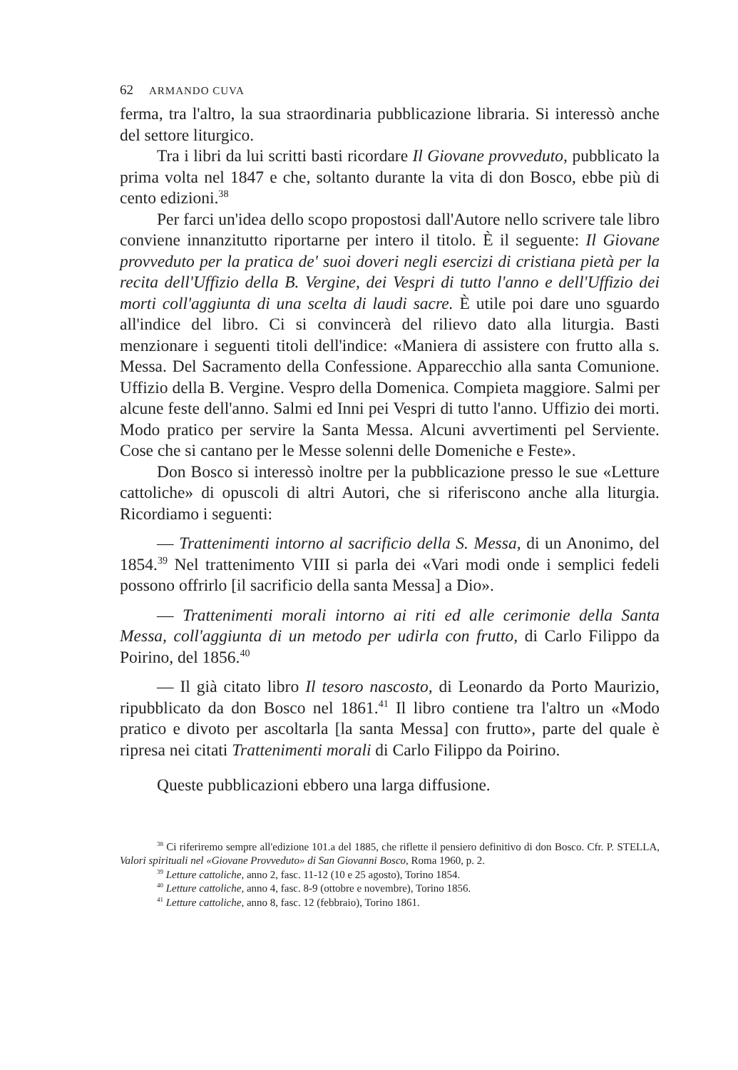62 ARMANDO CUVA
ferma, tra l'altro, la sua straordinaria pubblicazione libraria. Si interessò anche del settore liturgico.
Tra i libri da lui scritti basti ricordare Il Giovane provveduto, pubblicato la prima volta nel 1847 e che, soltanto durante la vita di don Bosco, ebbe più di cento edizioni.<sup>38</sup>
Per farci un'idea dello scopo propostosi dall'Autore nello scrivere tale libro conviene innanzitutto riportarne per intero il titolo. È il seguente: Il Giovane provveduto per la pratica de' suoi doveri negli esercizi di cristiana pietà per la recita dell'Uffizio della B. Vergine, dei Vespri di tutto l'anno e dell'Uffizio dei morti coll'aggiunta di una scelta di laudi sacre. È utile poi dare uno sguardo all'indice del libro. Ci si convincerà del rilievo dato alla liturgia. Basti menzionare i seguenti titoli dell'indice: «Maniera di assistere con frutto alla s. Messa. Del Sacramento della Confessione. Apparecchio alla santa Comunione. Uffizio della B. Vergine. Vespro della Domenica. Compieta maggiore. Salmi per alcune feste dell'anno. Salmi ed Inni pei Vespri di tutto l'anno. Uffizio dei morti. Modo pratico per servire la Santa Messa. Alcuni avvertimenti pel Serviente. Cose che si cantano per le Messe solenni delle Domeniche e Feste».
Don Bosco si interessò inoltre per la pubblicazione presso le sue «Letture cattoliche» di opuscoli di altri Autori, che si riferiscono anche alla liturgia. Ricordiamo i seguenti:
— Trattenimenti intorno al sacrificio della S. Messa, di un Anonimo, del 1854.<sup>39</sup> Nel trattenimento VIII si parla dei «Vari modi onde i semplici fedeli possono offrirlo [il sacrificio della santa Messa] a Dio».
— Trattenimenti morali intorno ai riti ed alle cerimonie della Santa Messa, coll'aggiunta di un metodo per udirla con frutto, di Carlo Filippo da Poirino, del 1856.<sup>40</sup>
— Il già citato libro Il tesoro nascosto, di Leonardo da Porto Maurizio, ripubblicato da don Bosco nel 1861.<sup>41</sup> Il libro contiene tra l'altro un «Modo pratico e divoto per ascoltarla [la santa Messa] con frutto», parte del quale è ripresa nei citati Trattenimenti morali di Carlo Filippo da Poirino.
Queste pubblicazioni ebbero una larga diffusione.
<sup>38</sup> Ci riferiremo sempre all'edizione 101.a del 1885, che riflette il pensiero definitivo di don Bosco. Cfr. P. STELLA, Valori spirituali nel «Giovane Provveduto» di San Giovanni Bosco, Roma 1960, p. 2.
<sup>39</sup> Letture cattoliche, anno 2, fasc. 11-12 (10 e 25 agosto), Torino 1854.
<sup>40</sup> Letture cattoliche, anno 4, fasc. 8-9 (ottobre e novembre), Torino 1856.
<sup>41</sup> Letture cattoliche, anno 8, fasc. 12 (febbraio), Torino 1861.